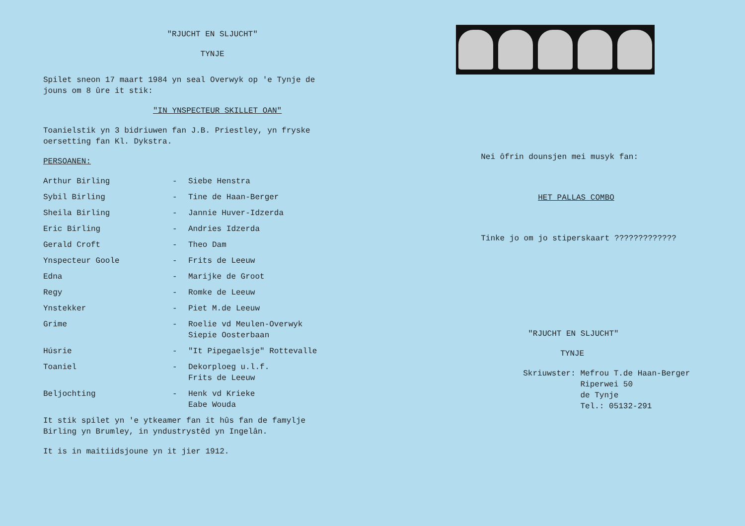"RJUCHT EN SLJUCHT"
TYNJE
Spilet sneon 17 maart 1984 yn seal Overwyk op 'e Tynje de jouns om 8 ûre it stik:
"IN YNSPECTEUR SKILLET OAN"
Toanielstik yn 3 bidriuwen fan J.B. Priestley, yn fryske oersetting fan Kl. Dykstra.
PERSOANEN:
| Arthur Birling | - | Siebe Henstra |
| Sybil Birling | - | Tine de Haan-Berger |
| Sheila Birling | - | Jannie Huver-Idzerda |
| Eric Birling | - | Andries Idzerda |
| Gerald Croft | - | Theo Dam |
| Ynspecteur Goole | - | Frits de Leeuw |
| Edna | - | Marijke de Groot |
| Regy | - | Romke de Leeuw |
| Ynstekker | - | Piet M.de Leeuw |
| Grime | - | Roelie vd Meulen-Overwyk Siepie Oosterbaan |
| Húsrie | - | "It Pipegaelsje" Rottevalle |
| Toaniel | - | Dekorploeg u.l.f. Frits de Leeuw |
| Beljochting | - | Henk vd Krieke Eabe Wouda |
It stik spilet yn 'e ytkeamer fan it hûs fan de famylje Birling yn Brumley, in yndustrystêd yn Ingelân.
It is in maitiidsjoune yn it jier 1912.
Nei ôfrin dounsjen mei musyk fan:
HET PALLAS COMBO
Tinke jo om jo stiperskaart ?????????????
"RJUCHT EN SLJUCHT"
TYNJE
Skriuwster: Mefrou T.de Haan-Berger
Riperwei 50
de Tynje
Tel.: 05132-291